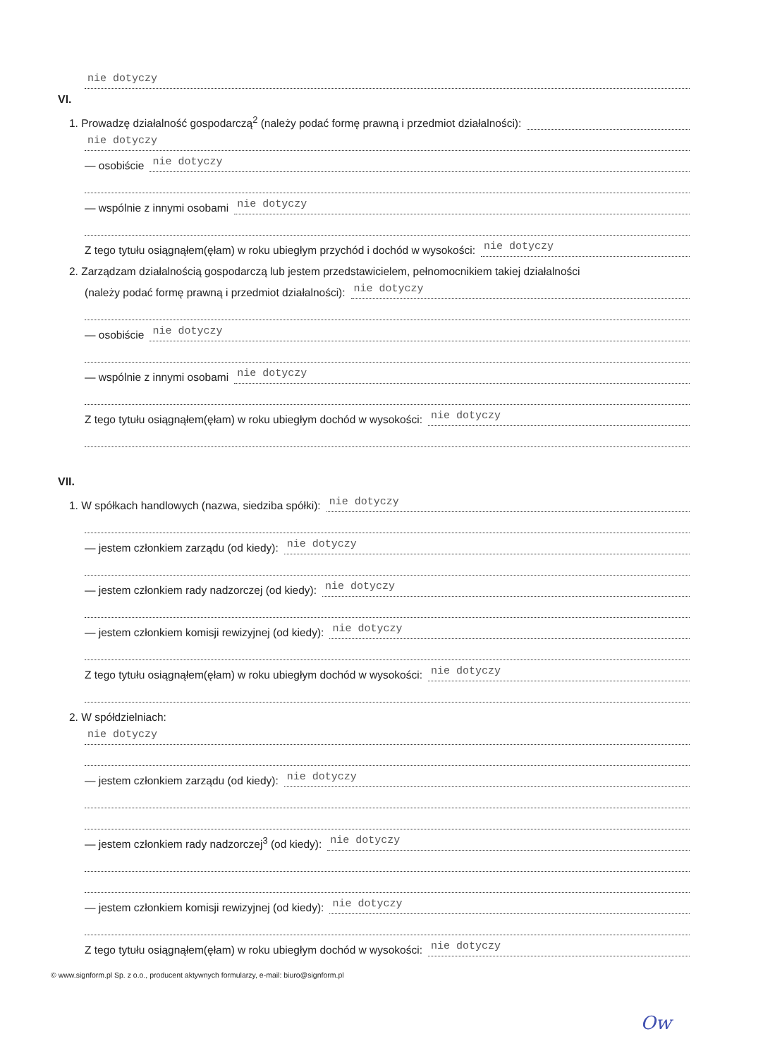nie dotyczy
VI.
1. Prowadzę działalność gospodarczą<sup>2</sup> (należy podać formę prawną i przedmiot działalności):
nie dotyczy
— osobiście
nie dotyczy
— wspólnie z innymi osobami
nie dotyczy
Z tego tytułu osiągnąłem(ęłam) w roku ubiegłym przychód i dochód w wysokości:
nie dotyczy
2. Zarządzam działalnością gospodarczą lub jestem przedstawicielem, pełnomocnikiem takiej działalności
(należy podać formę prawną i przedmiot działalności):
nie dotyczy
— osobiście
nie dotyczy
— wspólnie z innymi osobami
nie dotyczy
Z tego tytułu osiągnąłem(ęłam) w roku ubiegłym dochód w wysokości:
nie dotyczy
VII.
1. W spółkach handlowych (nazwa, siedziba spółki):
nie dotyczy
— jestem członkiem zarządu (od kiedy):
nie dotyczy
— jestem członkiem rady nadzorczej (od kiedy):
nie dotyczy
— jestem członkiem komisji rewizyjnej (od kiedy):
nie dotyczy
Z tego tytułu osiągnąłem(ęłam) w roku ubiegłym dochód w wysokości:
nie dotyczy
2. W spółdzielniach:
nie dotyczy
— jestem członkiem zarządu (od kiedy):
nie dotyczy
— jestem członkiem rady nadzorczej<sup>3</sup> (od kiedy):
nie dotyczy
— jestem członkiem komisji rewizyjnej (od kiedy):
nie dotyczy
Z tego tytułu osiągnąłem(ęłam) w roku ubiegłym dochód w wysokości:
nie dotyczy
© www.signform.pl Sp. z o.o., producent aktywnych formularzy, e-mail: biuro@signform.pl
Ow